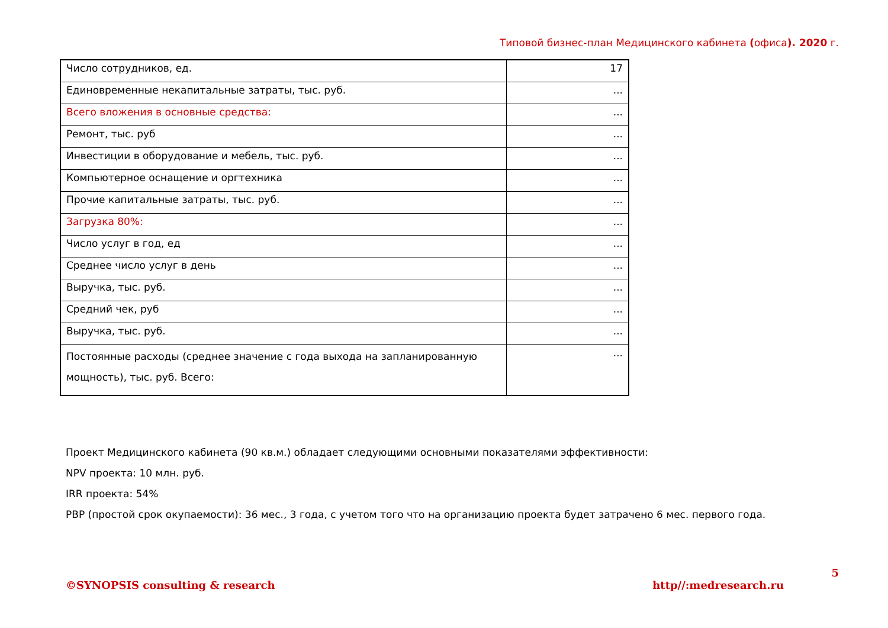Типовой бизнес-план Медицинского кабинета (офиса). 2020 г.
| Число сотрудников, ед. | 17 |
| Единовременные некапитальные затраты, тыс. руб. | ... |
| Всего вложения в основные средства: | ... |
| Ремонт, тыс. руб | ... |
| Инвестиции в оборудование и мебель, тыс. руб. | ... |
| Компьютерное оснащение и оргтехника | ... |
| Прочие капитальные затраты, тыс. руб. | ... |
| Загрузка 80%: | ... |
| Число услуг в год, ед | ... |
| Среднее число услуг в день | ... |
| Выручка, тыс. руб. | ... |
| Средний чек, руб | ... |
| Выручка, тыс. руб. | ... |
| Постоянные расходы (среднее значение с года выхода на запланированную мощность), тыс. руб. Всего: | ... |
Проект Медицинского кабинета (90 кв.м.) обладает следующими основными показателями эффективности:
NPV проекта: 10 млн. руб.
IRR проекта: 54%
PBP (простой срок окупаемости): 36 мес., 3 года, с учетом того что на организацию проекта будет затрачено 6 мес. первого года.
5
©SYNOPSIS consulting & research http//:medresearch.ru